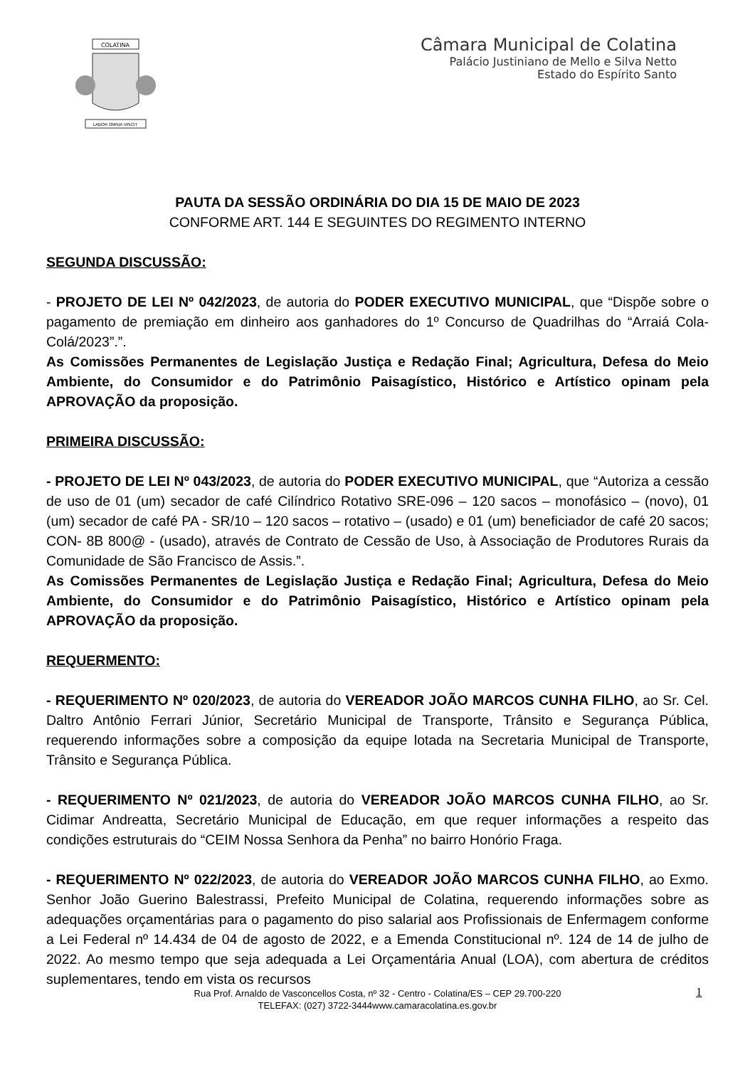COLATINA
LABOR OMNIA VINCIT
Câmara Municipal de Colatina
Palácio Justiniano de Mello e Silva Netto
Estado do Espírito Santo
PAUTA DA SESSÃO ORDINÁRIA DO DIA 15 DE MAIO DE 2023
CONFORME ART. 144 E SEGUINTES DO REGIMENTO INTERNO
SEGUNDA DISCUSSÃO:
- PROJETO DE LEI Nº 042/2023, de autoria do PODER EXECUTIVO MUNICIPAL, que “Dispõe sobre o pagamento de premiação em dinheiro aos ganhadores do 1º Concurso de Quadrilhas do “Arraiá Cola-Colá/2023”.”.
As Comissões Permanentes de Legislação Justiça e Redação Final; Agricultura, Defesa do Meio Ambiente, do Consumidor e do Patrimônio Paisagístico, Histórico e Artístico opinam pela APROVAÇÃO da proposição.
PRIMEIRA DISCUSSÃO:
- PROJETO DE LEI Nº 043/2023, de autoria do PODER EXECUTIVO MUNICIPAL, que “Autoriza a cessão de uso de 01 (um) secador de café Cilíndrico Rotativo SRE-096 – 120 sacos – monofásico – (novo), 01 (um) secador de café PA - SR/10 – 120 sacos – rotativo – (usado) e 01 (um) beneficiador de café 20 sacos; CON- 8B 800@ - (usado), através de Contrato de Cessão de Uso, à Associação de Produtores Rurais da Comunidade de São Francisco de Assis.”.
As Comissões Permanentes de Legislação Justiça e Redação Final; Agricultura, Defesa do Meio Ambiente, do Consumidor e do Patrimônio Paisagístico, Histórico e Artístico opinam pela APROVAÇÃO da proposição.
REQUERMENTO:
- REQUERIMENTO Nº 020/2023, de autoria do VEREADOR JOÃO MARCOS CUNHA FILHO, ao Sr. Cel. Daltro Antônio Ferrari Júnior, Secretário Municipal de Transporte, Trânsito e Segurança Pública, requerendo informações sobre a composição da equipe lotada na Secretaria Municipal de Transporte, Trânsito e Segurança Pública.
- REQUERIMENTO Nº 021/2023, de autoria do VEREADOR JOÃO MARCOS CUNHA FILHO, ao Sr. Cidimar Andreatta, Secretário Municipal de Educação, em que requer informações a respeito das condições estruturais do “CEIM Nossa Senhora da Penha” no bairro Honório Fraga.
- REQUERIMENTO Nº 022/2023, de autoria do VEREADOR JOÃO MARCOS CUNHA FILHO, ao Exmo. Senhor João Guerino Balestrassi, Prefeito Municipal de Colatina, requerendo informações sobre as adequações orçamentárias para o pagamento do piso salarial aos Profissionais de Enfermagem conforme a Lei Federal nº 14.434 de 04 de agosto de 2022, e a Emenda Constitucional nº. 124 de 14 de julho de 2022. Ao mesmo tempo que seja adequada a Lei Orçamentária Anual (LOA), com abertura de créditos suplementares, tendo em vista os recursos
Rua Prof. Arnaldo de Vasconcellos Costa, nº 32 - Centro - Colatina/ES – CEP 29.700-220
TELEFAX: (027) 3722-3444www.camaracolatina.es.gov.br
1